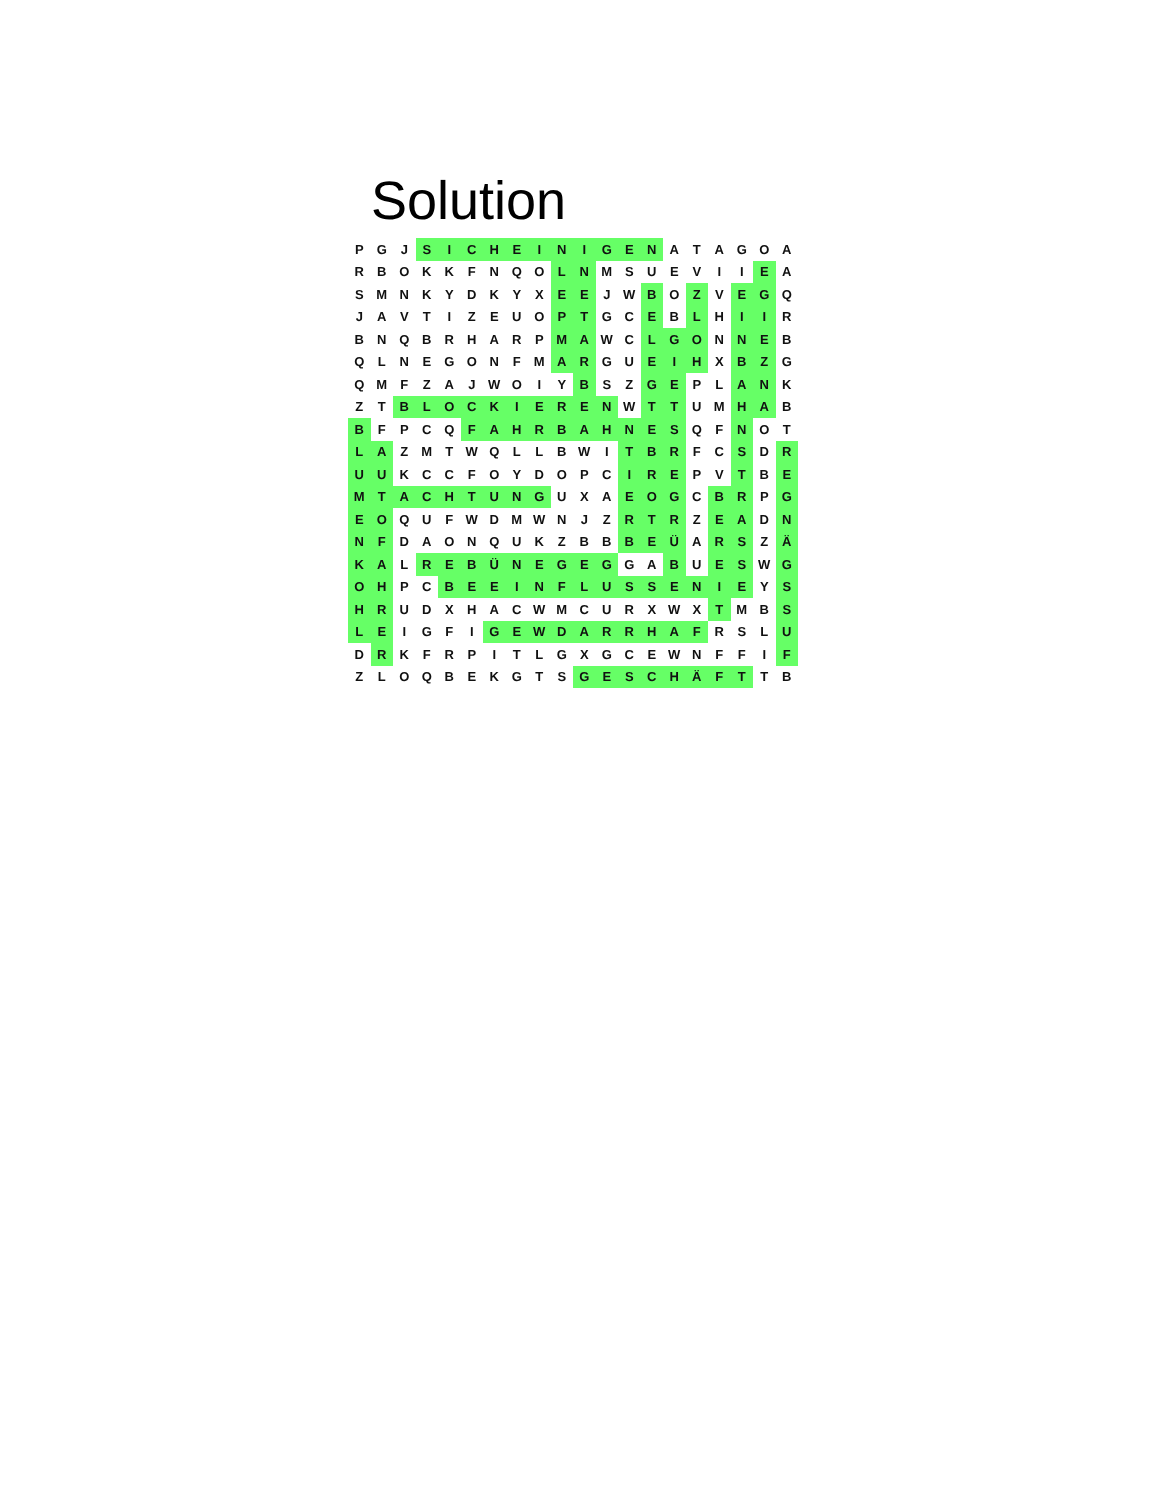Solution
| P | G | J | S | I | C | H | E | I | N | I | G | E | N | A | T | A | G | O | A |
| R | B | O | K | K | F | N | Q | O | L | N | M | S | U | E | V | I | I | E | A |
| S | M | N | K | Y | D | K | Y | X | E | E | J | W | B | O | Z | V | E | G | Q |
| J | A | V | T | I | Z | E | U | O | P | T | G | C | E | B | L | H | I | I | R |
| B | N | Q | B | R | H | A | R | P | M | A | W | C | L | G | O | N | N | E | B |
| Q | L | N | E | G | O | N | F | M | A | R | G | U | E | I | H | X | B | Z | G |
| Q | M | F | Z | A | J | W | O | I | Y | B | S | Z | G | E | P | L | A | N | K |
| Z | T | B | L | O | C | K | I | E | R | E | N | W | T | T | U | M | H | A | B |
| B | F | P | C | Q | F | A | H | R | B | A | H | N | E | S | Q | F | N | O | T |
| L | A | Z | M | T | W | Q | L | L | B | W | I | T | B | R | F | C | S | D | R |
| U | U | K | C | C | F | O | Y | D | O | P | C | I | R | E | P | V | T | B | E |
| M | T | A | C | H | T | U | N | G | U | X | A | E | O | G | C | B | R | P | G |
| E | O | Q | U | F | W | D | M | W | N | J | Z | R | T | R | Z | E | A | D | N |
| N | F | D | A | O | N | Q | U | K | Z | B | B | B | E | Ü | A | R | S | Z | Ä |
| K | A | L | R | E | B | Ü | N | E | G | E | G | G | A | B | U | E | S | W | G |
| O | H | P | C | B | E | E | I | N | F | L | U | S | S | E | N | I | E | Y | S |
| H | R | U | D | X | H | A | C | W | M | C | U | R | X | W | X | T | M | B | S |
| L | E | I | G | F | I | G | E | W | D | A | R | R | H | A | F | R | S | L | U |
| D | R | K | F | R | P | I | T | L | G | X | G | C | E | W | N | F | F | I | F |
| Z | L | O | Q | B | E | K | G | T | S | G | E | S | C | H | Ä | F | T | T | B |